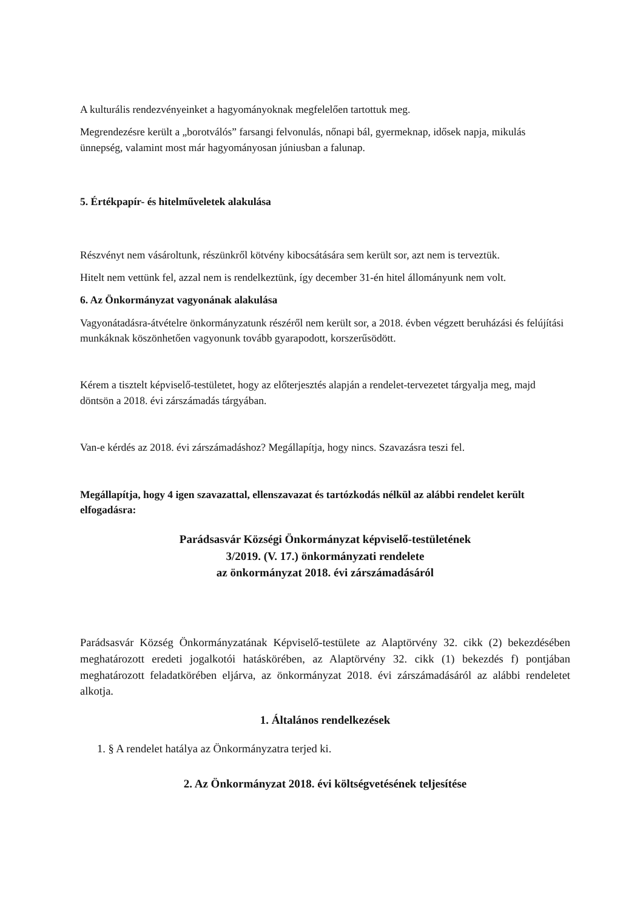A kulturális rendezvényeinket a hagyományoknak megfelelően tartottuk meg.
Megrendezésre került a „borotválós” farsangi felvonulás, nőnapi bál, gyermeknap, idősek napja, mikulás ünnepség, valamint most már hagyományosan júniusban a falunap.
5. Értékpapír- és hitelműveletek alakulása
Részvényt nem vásároltunk, részünkről kötvény kibocsátására sem került sor, azt nem is terveztük.
Hitelt nem vettünk fel, azzal nem is rendelkeztünk, így december 31-én hitel állományunk nem volt.
6. Az Önkormányzat vagyonának alakulása
Vagyonátadásra-átvételre önkormányzatunk részéről nem került sor, a 2018. évben végzett beruházási és felújítási munkáknak köszönhetően vagyonunk tovább gyarapodott, korszerűsödött.
Kérem a tisztelt képviselő-testületet, hogy az előterjesztés alapján a rendelet-tervezetet tárgyalja meg, majd döntsön a 2018. évi zárszámadás tárgyában.
Van-e kérdés az 2018. évi zárszámadáshoz? Megállapítja, hogy nincs. Szavazásra teszi fel.
Megállapítja, hogy 4 igen szavazattal, ellenszavazat és tartózkodás nélkül az alábbi rendelet került elfogadásra:
Parádsasvár Községi Önkormányzat képviselő-testületének
3/2019. (V. 17.) önkormányzati rendelete
az önkormányzat 2018. évi zárszámadásáról
Parádsasvár Község Önkormányzatának Képviselő-testülete az Alaptörvény 32. cikk (2) bekezdésében meghatározott eredeti jogalkotói hatáskörében, az Alaptörvény 32. cikk (1) bekezdés f) pontjában meghatározott feladatkörében eljárva, az önkormányzat 2018. évi zárszámadásáról az alábbi rendeletet alkotja.
1. Általános rendelkezések
1. § A rendelet hatálya az Önkormányzatra terjed ki.
2. Az Önkormányzat 2018. évi költségvetésének teljesítése